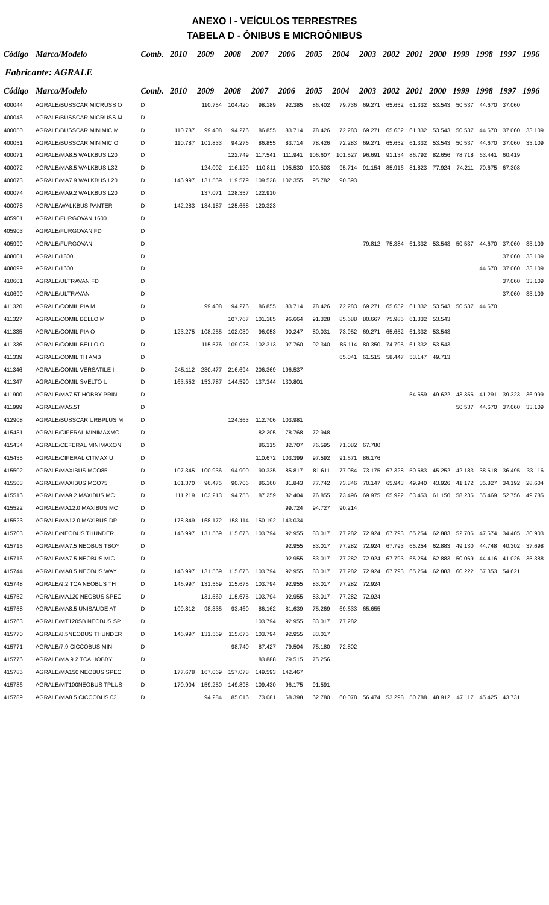ANEXO I - VEÍCULOS TERRESTRES
TABELA D - ÔNIBUS E MICROÔNIBUS
| Código | Marca/Modelo | Comb. | 2010 | 2009 | 2008 | 2007 | 2006 | 2005 | 2004 | 2003 | 2002 | 2001 | 2000 | 1999 | 1998 | 1997 | 1996 |
| --- | --- | --- | --- | --- | --- | --- | --- | --- | --- | --- | --- | --- | --- | --- | --- | --- | --- |
| Fabricante: AGRALE | | | | | | | | | | | | | | | | | |
| Código | Marca/Modelo | Comb. | 2010 | 2009 | 2008 | 2007 | 2006 | 2005 | 2004 | 2003 | 2002 | 2001 | 2000 | 1999 | 1998 | 1997 | 1996 |
| 400044 | AGRALE/BUSSCAR MICRUSS O | D | | 110.754 | 104.420 | 98.189 | 92.385 | 86.402 | 79.736 | 69.271 | 65.652 | 61.332 | 53.543 | 50.537 | 44.670 | 37.060 | |
| 400046 | AGRALE/BUSSCAR MICRUSS M | D | | | | | | | | | | | | | | | |
| 400050 | AGRALE/BUSSCAR MINIMIC M | D | 110.787 | 99.408 | 94.276 | 86.855 | 83.714 | 78.426 | 72.283 | 69.271 | 65.652 | 61.332 | 53.543 | 50.537 | 44.670 | 37.060 | 33.109 |
| 400051 | AGRALE/BUSSCAR MINIMIC O | D | 110.787 | 101.833 | 94.276 | 86.855 | 83.714 | 78.426 | 72.283 | 69.271 | 65.652 | 61.332 | 53.543 | 50.537 | 44.670 | 37.060 | 33.109 |
| 400071 | AGRALE/MA8.5 WALKBUS L20 | D | | | 122.749 | 117.541 | 111.941 | 106.607 | 101.527 | 96.691 | 91.134 | 86.792 | 82.656 | 78.718 | 63.441 | 60.419 | |
| 400072 | AGRALE/MA8.5 WALKBUS L32 | D | | 124.002 | 116.120 | 110.811 | 105.530 | 100.503 | 95.714 | 91.154 | 85.916 | 81.823 | 77.924 | 74.211 | 70.675 | 67.308 | |
| 400073 | AGRALE/MA7.9 WALKBUS L20 | D | 146.997 | 131.569 | 119.579 | 109.528 | 102.355 | 95.782 | 90.393 | | | | | | | | |
| 400074 | AGRALE/MA9.2 WALKBUS L20 | D | | 137.071 | 128.357 | 122.910 | | | | | | | | | | | |
| 400078 | AGRALE/WALKBUS PANTER | D | 142.283 | 134.187 | 125.658 | 120.323 | | | | | | | | | | | |
| 405901 | AGRALE/FURGOVAN 1600 | D | | | | | | | | | | | | | | | |
| 405903 | AGRALE/FURGOVAN FD | D | | | | | | | | | | | | | | | |
| 405999 | AGRALE/FURGOVAN | D | | | | | | | | 79.812 | 75.384 | 61.332 | 53.543 | 50.537 | 44.670 | 37.060 | 33.109 |
| 408001 | AGRALE/1800 | D | | | | | | | | | | | | | | 37.060 | 33.109 |
| 408099 | AGRALE/1600 | D | | | | | | | | | | | | | 44.670 | 37.060 | 33.109 |
| 410601 | AGRALE/ULTRAVAN FD | D | | | | | | | | | | | | | | 37.060 | 33.109 |
| 410699 | AGRALE/ULTRAVAN | D | | | | | | | | | | | | | | 37.060 | 33.109 |
| 411320 | AGRALE/COMIL PIA M | D | | 99.408 | 94.276 | 86.855 | 83.714 | 78.426 | 72.283 | 69.271 | 65.652 | 61.332 | 53.543 | 50.537 | 44.670 | | |
| 411327 | AGRALE/COMIL BELLO M | D | | | 107.767 | 101.185 | 96.664 | 91.328 | 85.688 | 80.667 | 75.985 | 61.332 | 53.543 | | | | |
| 411335 | AGRALE/COMIL PIA O | D | 123.275 | 108.255 | 102.030 | 96.053 | 90.247 | 80.031 | 73.952 | 69.271 | 65.652 | 61.332 | 53.543 | | | | |
| 411336 | AGRALE/COMIL BELLO O | D | | 115.576 | 109.028 | 102.313 | 97.760 | 92.340 | 85.114 | 80.350 | 74.795 | 61.332 | 53.543 | | | | |
| 411339 | AGRALE/COMIL TH AMB | D | | | | | | | 65.041 | 61.515 | 58.447 | 53.147 | 49.713 | | | | |
| 411346 | AGRALE/COMIL VERSATILE I | D | 245.112 | 230.477 | 216.694 | 206.369 | 196.537 | | | | | | | | | | |
| 411347 | AGRALE/COMIL SVELTO U | D | 163.552 | 153.787 | 144.590 | 137.344 | 130.801 | | | | | | | | | | |
| 411900 | AGRALE/MA7.5T HOBBY PRIN | D | | | | | | | | | | 54.659 | 49.622 | 43.356 | 41.291 | 39.323 | 36.999 |
| 411999 | AGRALE/MA5.5T | D | | | | | | | | | | | | 50.537 | 44.670 | 37.060 | 33.109 |
| 412908 | AGRALE/BUSSCAR URBPLUS M | D | | | 124.363 | 112.706 | 103.981 | | | | | | | | | | |
| 415431 | AGRALE/CIFERAL MINIMAXMO | D | | | | 82.205 | 78.768 | 72.948 | | | | | | | | | |
| 415434 | AGRALE/CEFERAL MINIMAXON | D | | | | 86.315 | 82.707 | 76.595 | 71.082 | 67.780 | | | | | | | |
| 415435 | AGRALE/CIFERAL CITMAX U | D | | | | 110.672 | 103.399 | 97.592 | 91.671 | 86.176 | | | | | | | |
| 415502 | AGRALE/MAXIBUS MCO85 | D | 107.345 | 100.936 | 94.900 | 90.335 | 85.817 | 81.611 | 77.084 | 73.175 | 67.328 | 50.683 | 45.252 | 42.183 | 38.618 | 36.495 | 33.116 |
| 415503 | AGRALE/MAXIBUS MCO75 | D | 101.370 | 96.475 | 90.706 | 86.160 | 81.843 | 77.742 | 73.846 | 70.147 | 65.943 | 49.940 | 43.926 | 41.172 | 35.827 | 34.192 | 28.604 |
| 415516 | AGRALE/MA9.2 MAXIBUS MC | D | 111.219 | 103.213 | 94.755 | 87.259 | 82.404 | 76.855 | 73.496 | 69.975 | 65.922 | 63.453 | 61.150 | 58.236 | 55.469 | 52.756 | 49.785 |
| 415522 | AGRALE/MA12.0 MAXIBUS MC | D | | | | | 99.724 | 94.727 | 90.214 | | | | | | | | |
| 415523 | AGRALE/MA12.0 MAXIBUS DP | D | 178.849 | 168.172 | 158.114 | 150.192 | 143.034 | | | | | | | | | | |
| 415703 | AGRALE/NEOBUS THUNDER | D | 146.997 | 131.569 | 115.675 | 103.794 | 92.955 | 83.017 | 77.282 | 72.924 | 67.793 | 65.254 | 62.883 | 52.706 | 47.574 | 34.405 | 30.903 |
| 415715 | AGRALE/MA7.5 NEOBUS TBOY | D | | | | | 92.955 | 83.017 | 77.282 | 72.924 | 67.793 | 65.254 | 62.883 | 49.130 | 44.748 | 40.302 | 37.698 |
| 415716 | AGRALE/MA7.5 NEOBUS MIC | D | | | | | 92.955 | 83.017 | 77.282 | 72.924 | 67.793 | 65.254 | 62.883 | 50.069 | 44.416 | 41.026 | 35.388 |
| 415744 | AGRALE/MA8.5 NEOBUS WAY | D | 146.997 | 131.569 | 115.675 | 103.794 | 92.955 | 83.017 | 77.282 | 72.924 | 67.793 | 65.254 | 62.883 | 60.222 | 57.353 | 54.621 | |
| 415748 | AGRALE/9.2 TCA NEOBUS TH | D | 146.997 | 131.569 | 115.675 | 103.794 | 92.955 | 83.017 | 77.282 | 72.924 | | | | | | | |
| 415752 | AGRALE/MA120 NEOBUS SPEC | D | | 131.569 | 115.675 | 103.794 | 92.955 | 83.017 | 77.282 | 72.924 | | | | | | | |
| 415758 | AGRALE/MA8.5 UNISAUDE AT | D | 109.812 | 98.335 | 93.460 | 86.162 | 81.639 | 75.269 | 69.633 | 65.655 | | | | | | | |
| 415763 | AGRALE/MT120SB NEOBUS SP | D | | | | 103.794 | 92.955 | 83.017 | 77.282 | | | | | | | | |
| 415770 | AGRALE/8.5NEOBUS THUNDER | D | 146.997 | 131.569 | 115.675 | 103.794 | 92.955 | 83.017 | | | | | | | | | |
| 415771 | AGRALE/7.9 CICCOBUS MINI | D | | | 98.740 | 87.427 | 79.504 | 75.180 | 72.802 | | | | | | | | |
| 415776 | AGRALE/MA 9.2 TCA HOBBY | D | | | | 83.888 | 79.515 | 75.256 | | | | | | | | | |
| 415785 | AGRALE/MA150 NEOBUS SPEC | D | 177.678 | 167.069 | 157.078 | 149.593 | 142.467 | | | | | | | | | | |
| 415786 | AGRALE/MT100NEOBUS TPLUS | D | 170.904 | 159.250 | 149.898 | 109.430 | 96.175 | 91.591 | | | | | | | | | |
| 415789 | AGRALE/MA8.5 CICCOBUS 03 | D | | 94.284 | 85.016 | 73.081 | 68.398 | 62.780 | 60.078 | 56.474 | 53.298 | 50.788 | 48.912 | 47.117 | 45.425 | 43.731 | |